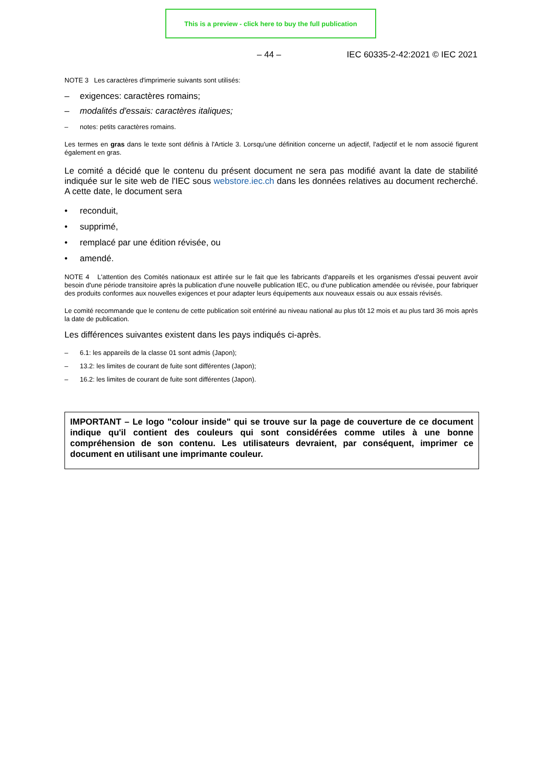This is a preview - click here to buy the full publication
– 44 – IEC 60335-2-42:2021 © IEC 2021
NOTE 3 Les caractères d'imprimerie suivants sont utilisés:
– exigences: caractères romains;
– modalités d'essais: caractères italiques;
– notes: petits caractères romains.
Les termes en gras dans le texte sont définis à l'Article 3. Lorsqu'une définition concerne un adjectif, l'adjectif et le nom associé figurent également en gras.
Le comité a décidé que le contenu du présent document ne sera pas modifié avant la date de stabilité indiquée sur le site web de l'IEC sous webstore.iec.ch dans les données relatives au document recherché. A cette date, le document sera
• reconduit,
• supprimé,
• remplacé par une édition révisée, ou
• amendé.
NOTE 4 L'attention des Comités nationaux est attirée sur le fait que les fabricants d'appareils et les organismes d'essai peuvent avoir besoin d'une période transitoire après la publication d'une nouvelle publication IEC, ou d'une publication amendée ou révisée, pour fabriquer des produits conformes aux nouvelles exigences et pour adapter leurs équipements aux nouveaux essais ou aux essais révisés.
Le comité recommande que le contenu de cette publication soit entériné au niveau national au plus tôt 12 mois et au plus tard 36 mois après la date de publication.
Les différences suivantes existent dans les pays indiqués ci-après.
– 6.1: les appareils de la classe 01 sont admis (Japon);
– 13.2: les limites de courant de fuite sont différentes (Japon);
– 16.2: les limites de courant de fuite sont différentes (Japon).
IMPORTANT – Le logo "colour inside" qui se trouve sur la page de couverture de ce document indique qu'il contient des couleurs qui sont considérées comme utiles à une bonne compréhension de son contenu. Les utilisateurs devraient, par conséquent, imprimer ce document en utilisant une imprimante couleur.